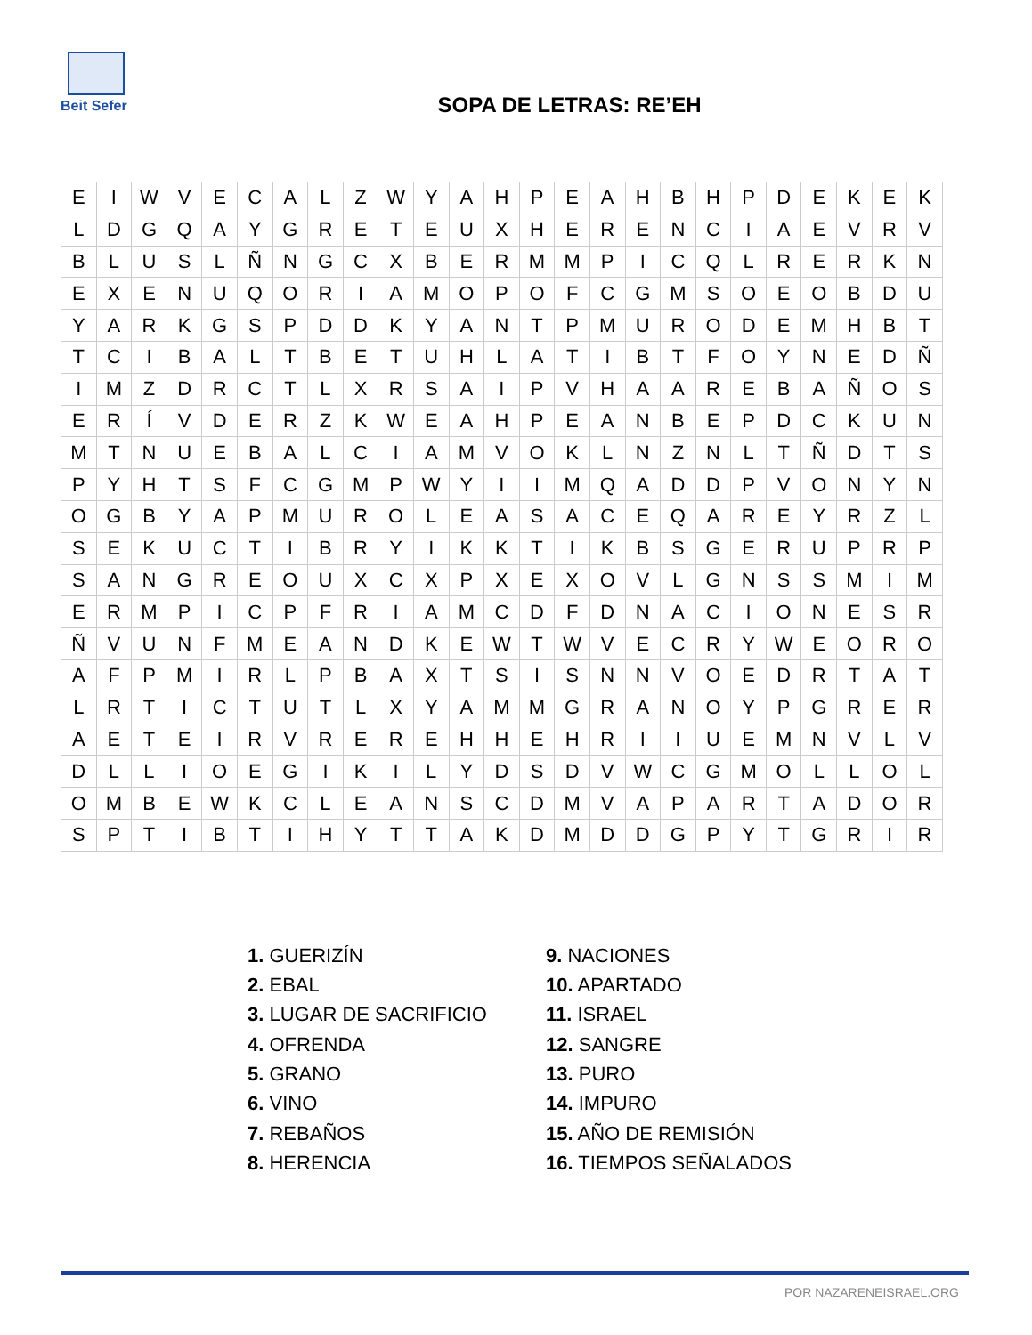Beit Sefer
SOPA DE LETRAS: RE’EH
| E | I | W | V | E | C | A | L | Z | W | Y | A | H | P | E | A | H | B | H | P | D | E | K | E | K |
| L | D | G | Q | A | Y | G | R | E | T | E | U | X | H | E | R | E | N | C | I | A | E | V | R | V |
| B | L | U | S | L | Ñ | N | G | C | X | B | E | R | M | M | P | I | C | Q | L | R | E | R | K | N |
| E | X | E | N | U | Q | O | R | I | A | M | O | P | O | F | C | G | M | S | O | E | O | B | D | U |
| Y | A | R | K | G | S | P | D | D | K | Y | A | N | T | P | M | U | R | O | D | E | M | H | B | T |
| T | C | I | B | A | L | T | B | E | T | U | H | L | A | T | I | B | T | F | O | Y | N | E | D | Ñ |
| I | M | Z | D | R | C | T | L | X | R | S | A | I | P | V | H | A | A | R | E | B | A | Ñ | O | S |
| E | R | Í | V | D | E | R | Z | K | W | E | A | H | P | E | A | N | B | E | P | D | C | K | U | N |
| M | T | N | U | E | B | A | L | C | I | A | M | V | O | K | L | N | Z | N | L | T | Ñ | D | T | S |
| P | Y | H | T | S | F | C | G | M | P | W | Y | I | I | M | Q | A | D | D | P | V | O | N | Y | N |
| O | G | B | Y | A | P | M | U | R | O | L | E | A | S | A | C | E | Q | A | R | E | Y | R | Z | L |
| S | E | K | U | C | T | I | B | R | Y | I | K | K | T | I | K | B | S | G | E | R | U | P | R | P |
| S | A | N | G | R | E | O | U | X | C | X | P | X | E | X | O | V | L | G | N | S | S | M | I | M |
| E | R | M | P | I | C | P | F | R | I | A | M | C | D | F | D | N | A | C | I | O | N | E | S | R |
| Ñ | V | U | N | F | M | E | A | N | D | K | E | W | T | W | V | E | C | R | Y | W | E | O | R | O |
| A | F | P | M | I | R | L | P | B | A | X | T | S | I | S | N | N | V | O | E | D | R | T | A | T |
| L | R | T | I | C | T | U | T | L | X | Y | A | M | M | G | R | A | N | O | Y | P | G | R | E | R |
| A | E | T | E | I | R | V | R | E | R | E | H | H | E | H | R | I | I | U | E | M | N | V | L | V |
| D | L | L | I | O | E | G | I | K | I | L | Y | D | S | D | V | W | C | G | M | O | L | L | O | L |
| O | M | B | E | W | K | C | L | E | A | N | S | C | D | M | V | A | P | A | R | T | A | D | O | R |
| S | P | T | I | B | T | I | H | Y | T | T | A | K | D | M | D | D | G | P | Y | T | G | R | I | R |
1. GUERIZÍN
2. EBAL
3. LUGAR DE SACRIFICIO
4. OFRENDA
5. GRANO
6. VINO
7. REBAÑOS
8. HERENCIA
9. NACIONES
10. APARTADO
11. ISRAEL
12. SANGRE
13. PURO
14. IMPURO
15. AÑO DE REMISIÓN
16. TIEMPOS SEÑALADOS
POR NAZARENEISRAEL.ORG